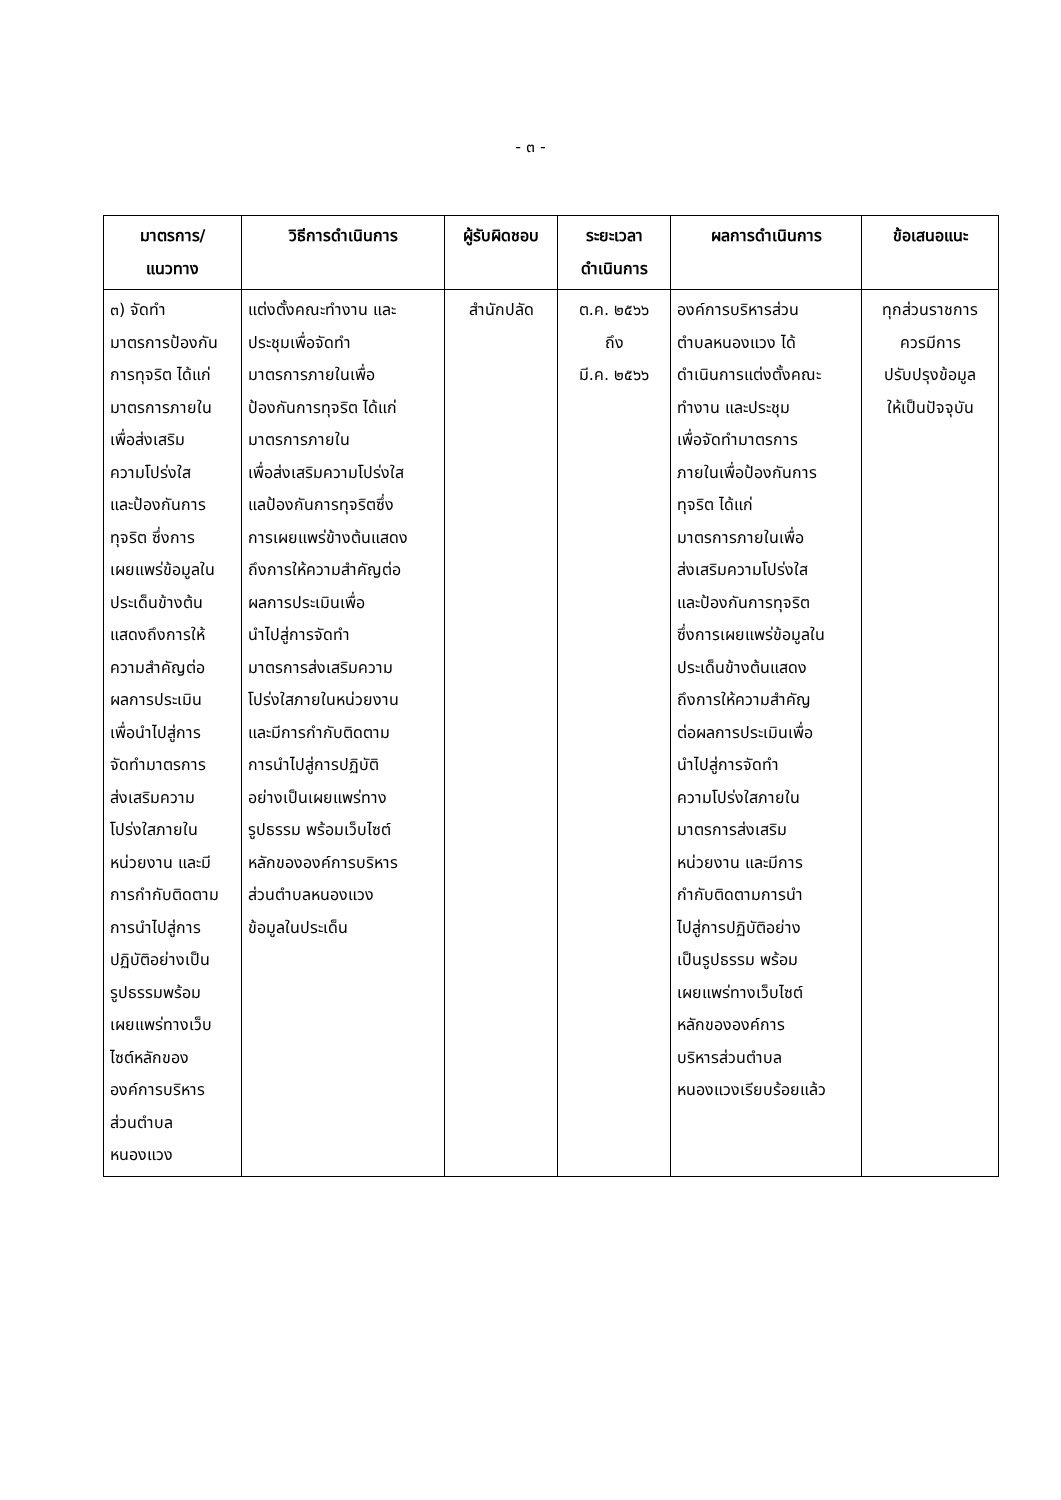- ๓ -
| มาตรการ/ แนวทาง | วิธีการดำเนินการ | ผู้รับผิดชอบ | ระยะเวลา ดำเนินการ | ผลการดำเนินการ | ข้อเสนอแนะ |
| --- | --- | --- | --- | --- | --- |
| ๓) จัดทำ มาตรการป้องกัน การทุจริต ได้แก่ มาตรการภายใน เพื่อส่งเสริม ความโปร่งใส และป้องกันการ ทุจริต ซึ่งการ เผยแพร่ข้อมูลใน ประเด็นข้างต้น แสดงถึงการให้ ความสำคัญต่อ ผลการประเมิน เพื่อนำไปสู่การ จัดทำมาตรการ ส่งเสริมความ โปร่งใสภายใน หน่วยงาน และมี การกำกับติดตาม การนำไปสู่การ ปฏิบัติอย่างเป็น รูปธรรมพร้อม เผยแพร่ทางเว็บ ไซต์หลักของ องค์การบริหาร ส่วนตำบล หนองแวง | แต่งตั้งคณะทำงาน และ ประชุมเพื่อจัดทำ มาตรการภายในเพื่อ ป้องกันการทุจริต ได้แก่ มาตรการภายใน เพื่อส่งเสริมความโปร่งใส แลป้องกันการทุจริตซึ่ง การเผยแพร่ข้างต้นแสดง ถึงการให้ความสำคัญต่อ ผลการประเมินเพื่อ นำไปสู่การจัดทำ มาตรการส่งเสริมความ โปร่งใสภายในหน่วยงาน และมีการกำกับติดตาม การนำไปสู่การปฏิบัติ อย่างเป็นเผยแพร่ทาง รูปธรรม พร้อมเว็บไซต์ หลักขององค์การบริหาร ส่วนตำบลหนองแวง ข้อมูลในประเด็น | สำนักปลัด | ต.ค. ๒๕๖๖ ถึง มี.ค. ๒๕๖๖ | องค์การบริหารส่วน ตำบลหนองแวง ได้ ดำเนินการแต่งตั้งคณะ ทำงาน และประชุม เพื่อจัดทำมาตรการ ภายในเพื่อป้องกันการ ทุจริต ได้แก่ มาตรการภายในเพื่อ ส่งเสริมความโปร่งใส และป้องกันการทุจริต ซึ่งการเผยแพร่ข้อมูลใน ประเด็นข้างต้นแสดง ถึงการให้ความสำคัญ ต่อผลการประเมินเพื่อ นำไปสู่การจัดทำ ความโปร่งใสภายใน มาตรการส่งเสริม หน่วยงาน และมีการ กำกับติดตามการนำ ไปสู่การปฏิบัติอย่าง เป็นรูปธรรม พร้อม เผยแพร่ทางเว็บไซต์ หลักขององค์การ บริหารส่วนตำบล หนองแวงเรียบร้อยแล้ว | ทุกส่วนราชการ ควรมีการ ปรับปรุงข้อมูล ให้เป็นปัจจุบัน |